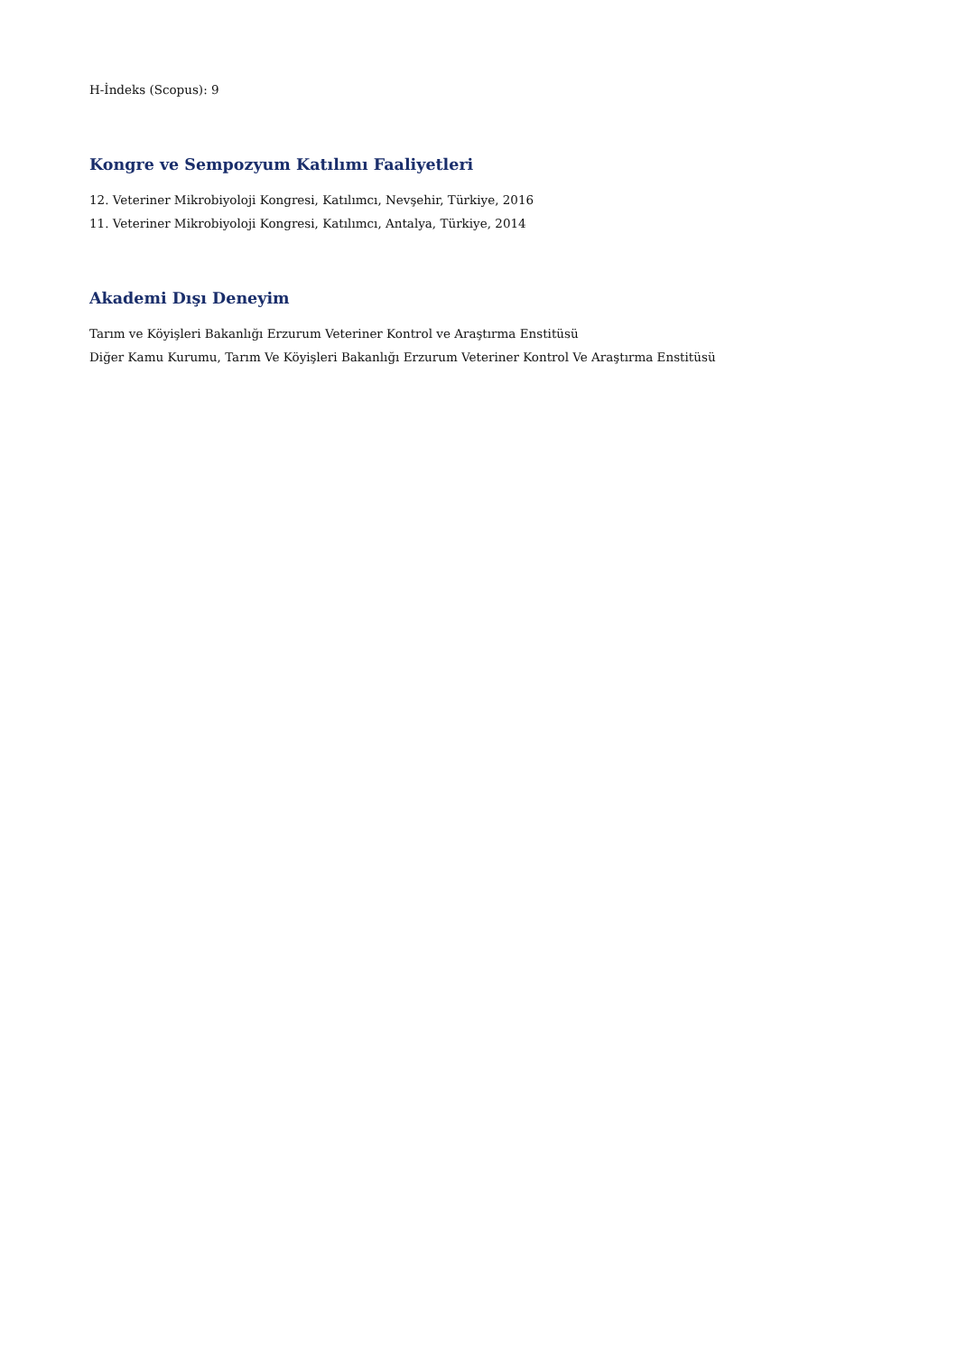H-İndeks (Scopus): 9
Kongre ve Sempozyum Katılımı Faaliyetleri
12. Veteriner Mikrobiyoloji Kongresi, Katılımcı, Nevşehir, Türkiye, 2016
11. Veteriner Mikrobiyoloji Kongresi, Katılımcı, Antalya, Türkiye, 2014
Akademi Dışı Deneyim
Tarım ve Köyişleri Bakanlığı Erzurum Veteriner Kontrol ve Araştırma Enstitüsü
Diğer Kamu Kurumu, Tarım Ve Köyişleri Bakanlığı Erzurum Veteriner Kontrol Ve Araştırma Enstitüsü